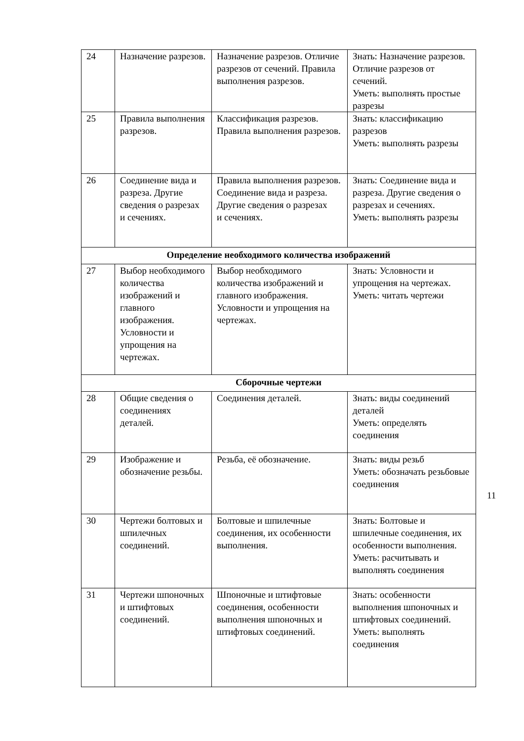| 24 | Назначение разрезов. | Назначение разрезов. Отличие разрезов от сечений. Правила выполнения разрезов. | Знать: Назначение разрезов. Отличие разрезов от сечений. Уметь: выполнять простые разрезы |
| 25 | Правила выполнения разрезов. | Классификация разрезов. Правила выполнения разрезов. | Знать: классификацию разрезов Уметь: выполнять разрезы |
| 26 | Соединение вида и разреза. Другие сведения о разрезах и сечениях. | Правила выполнения разрезов. Соединение вида и разреза. Другие сведения о разрезах и сечениях. | Знать: Соединение вида и разреза. Другие сведения о разрезах и сечениях. Уметь: выполнять разрезы |
| Определение необходимого количества изображений | | | |
| 27 | Выбор необходимого количества изображений и главного изображения. Условности и упрощения на чертежах. | Выбор необходимого количества изображений и главного изображения. Условности и упрощения на чертежах. | Знать: Условности и упрощения на чертежах. Уметь: читать чертежи |
| Сборочные чертежи | | | |
| 28 | Общие сведения о соединениях деталей. | Соединения деталей. | Знать: виды соединений деталей Уметь: определять соединения |
| 29 | Изображение и обозначение резьбы. | Резьба, её обозначение. | Знать: виды резьб Уметь: обозначать резьбовые соединения |
| 30 | Чертежи болтовых и шпилечных соединений. | Болтовые и шпилечные соединения, их особенности выполнения. | Знать: Болтовые и шпилечные соединения, их особенности выполнения. Уметь: расчитывать и выполнять соединения |
| 31 | Чертежи шпоночных и штифтовых соединений. | Шпоночные и штифтовые соединения, особенности выполнения шпоночных и штифтовых соединений. | Знать: особенности выполнения шпоночных и штифтовых соединений. Уметь: выполнять соединения |
11